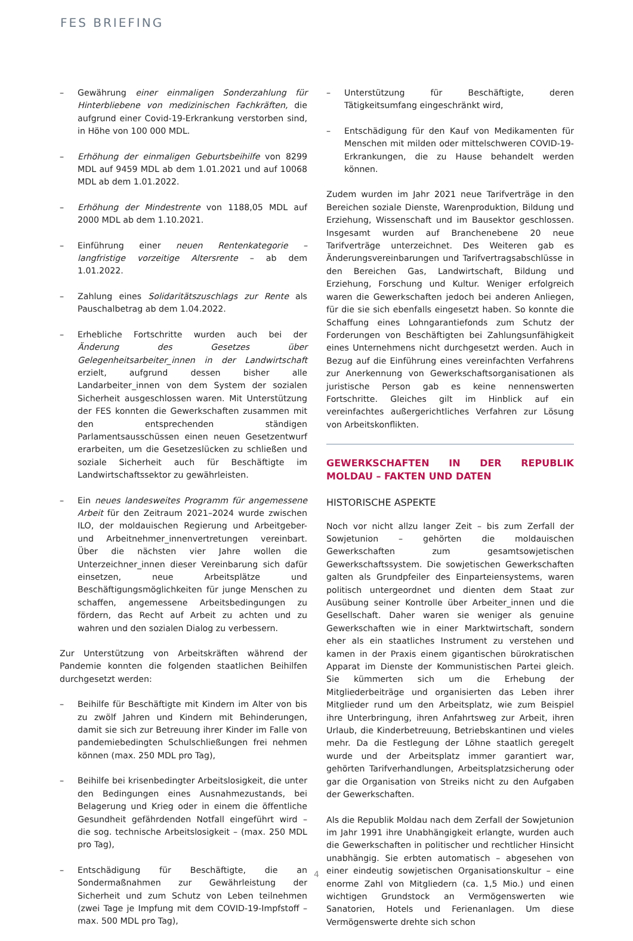FES BRIEFING
– Gewährung einer einmaligen Sonderzahlung für Hinterbliebene von medizinischen Fachkräften, die aufgrund einer Covid-19-Erkrankung verstorben sind, in Höhe von 100 000 MDL.
– Erhöhung der einmaligen Geburtsbeihilfe von 8299 MDL auf 9459 MDL ab dem 1.01.2021 und auf 10068 MDL ab dem 1.01.2022.
– Erhöhung der Mindestrente von 1188,05 MDL auf 2000 MDL ab dem 1.10.2021.
– Einführung einer neuen Rentenkategorie – langfristige vorzeitige Altersrente – ab dem 1.01.2022.
– Zahlung eines Solidaritätszuschlags zur Rente als Pauschalbetrag ab dem 1.04.2022.
– Erhebliche Fortschritte wurden auch bei der Änderung des Gesetzes über Gelegenheitsarbeiter_innen in der Landwirtschaft erzielt, aufgrund dessen bisher alle Landarbeiter_innen von dem System der sozialen Sicherheit ausgeschlossen waren. Mit Unterstützung der FES konnten die Gewerkschaften zusammen mit den entsprechenden ständigen Parlamentsausschüssen einen neuen Gesetzentwurf erarbeiten, um die Gesetzeslücken zu schließen und soziale Sicherheit auch für Beschäftigte im Landwirtschaftssektor zu gewährleisten.
– Ein neues landesweites Programm für angemessene Arbeit für den Zeitraum 2021–2024 wurde zwischen ILO, der moldauischen Regierung und Arbeitgeber- und Arbeitnehmer_innenvertretungen vereinbart. Über die nächsten vier Jahre wollen die Unterzeichner_innen dieser Vereinbarung sich dafür einsetzen, neue Arbeitsplätze und Beschäftigungsmöglichkeiten für junge Menschen zu schaffen, angemessene Arbeitsbedingungen zu fördern, das Recht auf Arbeit zu achten und zu wahren und den sozialen Dialog zu verbessern.
Zur Unterstützung von Arbeitskräften während der Pandemie konnten die folgenden staatlichen Beihilfen durchgesetzt werden:
– Beihilfe für Beschäftigte mit Kindern im Alter von bis zu zwölf Jahren und Kindern mit Behinderungen, damit sie sich zur Betreuung ihrer Kinder im Falle von pandemiebedingten Schulschließungen frei nehmen können (max. 250 MDL pro Tag),
– Beihilfe bei krisenbedingter Arbeitslosigkeit, die unter den Bedingungen eines Ausnahmezustands, bei Belagerung und Krieg oder in einem die öffentliche Gesundheit gefährdenden Notfall eingeführt wird – die sog. technische Arbeitslosigkeit – (max. 250 MDL pro Tag),
– Entschädigung für Beschäftigte, die an Sondermaßnahmen zur Gewährleistung der Sicherheit und zum Schutz von Leben teilnehmen (zwei Tage je Impfung mit dem COVID-19-Impfstoff – max. 500 MDL pro Tag),
– Unterstützung für Beschäftigte, deren Tätigkeitsumfang eingeschränkt wird,
– Entschädigung für den Kauf von Medikamenten für Menschen mit milden oder mittelschweren COVID-19-Erkrankungen, die zu Hause behandelt werden können.
Zudem wurden im Jahr 2021 neue Tarifverträge in den Bereichen soziale Dienste, Warenproduktion, Bildung und Erziehung, Wissenschaft und im Bausektor geschlossen. Insgesamt wurden auf Branchenebene 20 neue Tarifverträge unterzeichnet. Des Weiteren gab es Änderungsvereinbarungen und Tarifvertragsabschlüsse in den Bereichen Gas, Landwirtschaft, Bildung und Erziehung, Forschung und Kultur. Weniger erfolgreich waren die Gewerkschaften jedoch bei anderen Anliegen, für die sie sich ebenfalls eingesetzt haben. So konnte die Schaffung eines Lohngarantiefonds zum Schutz der Forderungen von Beschäftigten bei Zahlungsunfähigkeit eines Unternehmens nicht durchgesetzt werden. Auch in Bezug auf die Einführung eines vereinfachten Verfahrens zur Anerkennung von Gewerkschaftsorganisationen als juristische Person gab es keine nennenswerten Fortschritte. Gleiches gilt im Hinblick auf ein vereinfachtes außergerichtliches Verfahren zur Lösung von Arbeitskonflikten.
GEWERKSCHAFTEN IN DER REPUBLIK MOLDAU – FAKTEN UND DATEN
HISTORISCHE ASPEKTE
Noch vor nicht allzu langer Zeit – bis zum Zerfall der Sowjetunion – gehörten die moldauischen Gewerkschaften zum gesamtsowjetischen Gewerkschaftssystem. Die sowjetischen Gewerkschaften galten als Grundpfeiler des Einparteiensystems, waren politisch untergeordnet und dienten dem Staat zur Ausübung seiner Kontrolle über Arbeiter_innen und die Gesellschaft. Daher waren sie weniger als genuine Gewerkschaften wie in einer Marktwirtschaft, sondern eher als ein staatliches Instrument zu verstehen und kamen in der Praxis einem gigantischen bürokratischen Apparat im Dienste der Kommunistischen Partei gleich. Sie kümmerten sich um die Erhebung der Mitgliederbeiträge und organisierten das Leben ihrer Mitglieder rund um den Arbeitsplatz, wie zum Beispiel ihre Unterbringung, ihren Anfahrtsweg zur Arbeit, ihren Urlaub, die Kinderbetreuung, Betriebskantinen und vieles mehr. Da die Festlegung der Löhne staatlich geregelt wurde und der Arbeitsplatz immer garantiert war, gehörten Tarifverhandlungen, Arbeitsplatzsicherung oder gar die Organisation von Streiks nicht zu den Aufgaben der Gewerkschaften.
Als die Republik Moldau nach dem Zerfall der Sowjetunion im Jahr 1991 ihre Unabhängigkeit erlangte, wurden auch die Gewerkschaften in politischer und rechtlicher Hinsicht unabhängig. Sie erbten automatisch – abgesehen von einer eindeutig sowjetischen Organisationskultur – eine enorme Zahl von Mitgliedern (ca. 1,5 Mio.) und einen wichtigen Grundstock an Vermögenswerten wie Sanatorien, Hotels und Ferienanlagen. Um diese Vermögenswerte drehte sich schon
4